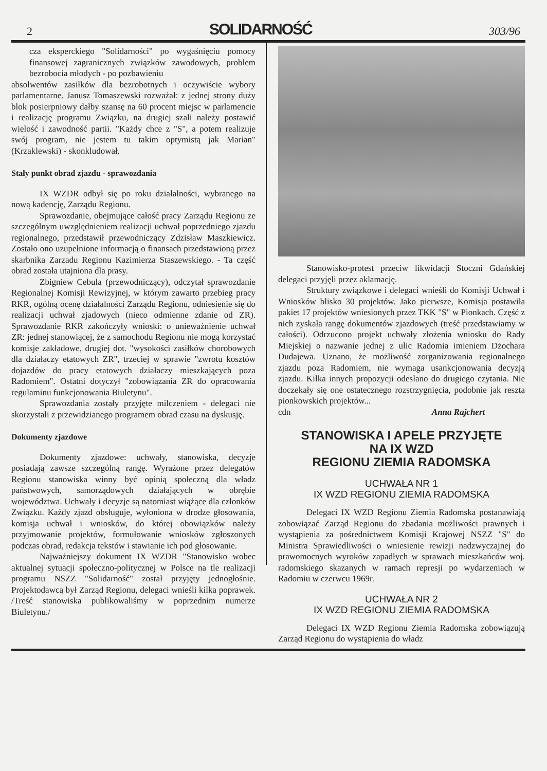2 SOLIDARNOŚĆ 303/96
cza eksperckiego "Solidarności" po wygaśnięciu pomocy finansowej zagranicznych związków zawodowych, problem bezrobocia młodych - po pozbawieniu
absolwentów zasiłków dla bezrobotnych i oczywiście wybory parlamentarne. Janusz Tomaszewski rozważał: z jednej strony duży blok posierpniowy dałby szansę na 60 procent miejsc w parlamencie i realizację programu Związku, na drugiej szali należy postawić wielość i zawodność partii. "Każdy chce z "S", a potem realizuje swój program, nie jestem tu takim optymistą jak Marian" (Krzaklewski) - skonkludował.
Stały punkt obrad zjazdu - sprawozdania
IX WZDR odbył się po roku działalności, wybranego na nową kadencję, Zarządu Regionu.
Sprawozdanie, obejmujące całość pracy Zarządu Regionu ze szczególnym uwzględnieniem realizacji uchwał poprzedniego zjazdu regionalnego, przedstawił przewodniczący Zdzisław Maszkiewicz. Zostało ono uzupełnione informacją o finansach przedstawioną przez skarbnika Zarzadu Regionu Kazimierza Staszewskiego. - Ta część obrad została utajniona dla prasy.
Zbigniew Cebula (przewodniczący), odczytał sprawozdanie Regionalnej Komisji Rewizyjnej, w którym zawarto przebieg pracy RKR, ogólną ocenę działalności Zarządu Regionu, odniesienie się do realizacji uchwał zjadowych (nieco odmienne zdanie od ZR). Sprawozdanie RKR zakończyły wnioski: o unieważnienie uchwał ZR: jednej stanowiącej, że z samochodu Regionu nie mogą korzystać komisje zakładowe, drugiej dot. "wysokości zasiłków chorobowych dla działaczy etatowych ZR", trzeciej w sprawie "zwrotu kosztów dojazdów do pracy etatowych działaczy mieszkających poza Radomiem". Ostatni dotyczył "zobowiązania ZR do opracowania regulaminu funkcjonowania Biuletynu".
Sprawozdania zostały przyjęte milczeniem - delegaci nie skorzystali z przewidzianego programem obrad czasu na dyskusję.
Dokumenty zjazdowe
Dokumenty zjazdowe: uchwały, stanowiska, decyzje posiadają zawsze szczególną rangę. Wyrażone przez delegatów Regionu stanowiska winny być opinią społeczną dla władz państwowych, samorządowych działających w obrębie województwa. Uchwały i decyzje są natomiast wiążące dla członków Związku. Każdy zjazd obsługuje, wyłoniona w drodze głosowania, komisja uchwał i wniosków, do której obowiązków należy przyjmowanie projektów, formułowanie wniosków zgłoszonych podczas obrad, redakcja tekstów i stawianie ich pod głosowanie.
Najważniejszy dokument IX WZDR "Stanowisko wobec aktualnej sytuacji społeczno-politycznej w Polsce na tle realizacji programu NSZZ "Solidarność" został przyjęty jednogłośnie. Projektodawcą był Zarząd Regionu, delegaci wnieśli kilka poprawek. /Treść stanowiska publikowaliśmy w poprzednim numerze Biuletynu./
Stanowisko-protest przeciw likwidacji Stoczni Gdańskiej delegaci przyjęli przez aklamację.
Struktury związkowe i delegaci wnieśli do Komisji Uchwał i Wniosków blisko 30 projektów. Jako pierwsze, Komisja postawiła pakiet 17 projektów wniesionych przez TKK "S" w Pionkach. Część z nich zyskała rangę dokumentów zjazdowych (treść przedstawiamy w całości). Odrzucono projekt uchwały złożenia wniosku do Rady Miejskiej o nazwanie jednej z ulic Radomia imieniem Dżochara Dudajewa. Uznano, że możliwość zorganizowania regionalnego zjazdu poza Radomiem, nie wymaga usankcjonowania decyzją zjazdu. Kilka innych propozycji odesłano do drugiego czytania. Nie doczekały się one ostatecznego rozstrzygnięcia, podobnie jak reszta pionkowskich projektów...
cdn Anna Rajchert
STANOWISKA I APELE PRZYJĘTE
NA IX WZD
REGIONU ZIEMIA RADOMSKA
UCHWAŁA NR 1
IX WZD REGIONU ZIEMIA RADOMSKA
Delegaci IX WZD Regionu Ziemia Radomska postanawiają zobowiązać Zarząd Regionu do zbadania możliwości prawnych i wystąpienia za pośrednictwem Komisji Krajowej NSZZ "S" do Ministra Sprawiedliwości o wniesienie rewizji nadzwyczajnej do prawomocnych wyroków zapadłych w sprawach mieszkańców woj. radomskiego skazanych w ramach represji po wydarzeniach w Radomiu w czerwcu 1969r.
UCHWAŁA NR 2
IX WZD REGIONU ZIEMIA RADOMSKA
Delegaci IX WZD Regionu Ziemia Radomska zobowiązują Zarząd Regionu do wystąpienia do władz